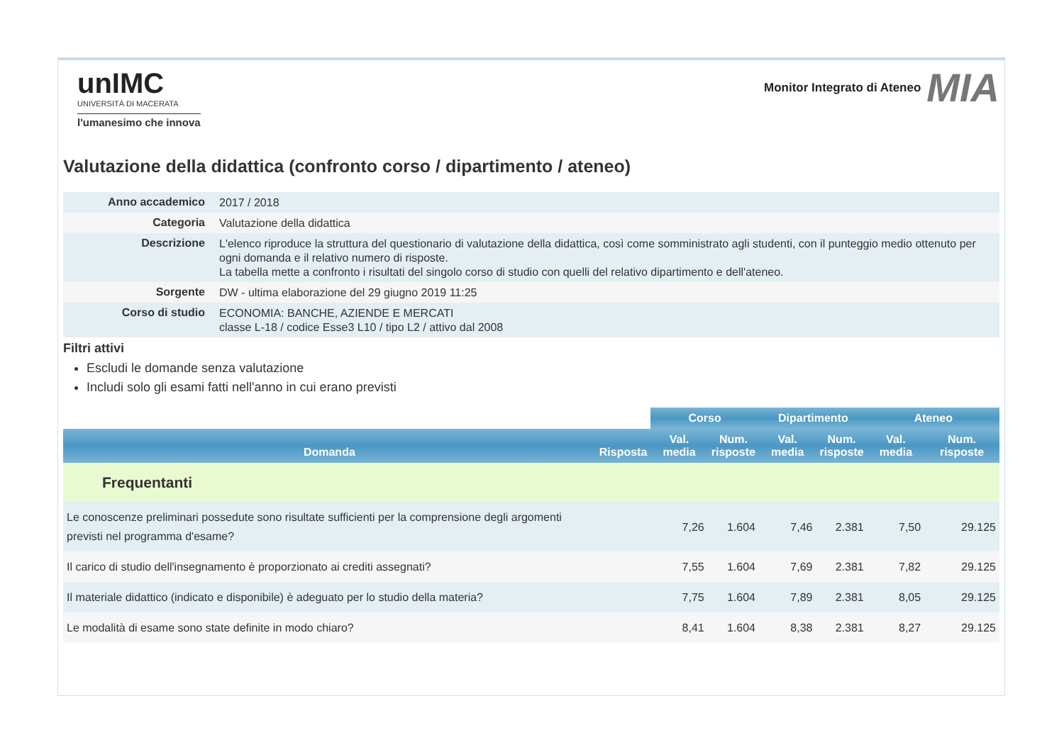unIMC
UNIVERSITÀ DI MACERATA
l'umanesimo che innova
Monitor Integrato di Ateneo MIA
Valutazione della didattica (confronto corso / dipartimento / ateneo)
| Anno accademico | 2017 / 2018 |
| Categoria | Valutazione della didattica |
| Descrizione | L'elenco riproduce la struttura del questionario di valutazione della didattica, così come somministrato agli studenti, con il punteggio medio ottenuto per ogni domanda e il relativo numero di risposte. La tabella mette a confronto i risultati del singolo corso di studio con quelli del relativo dipartimento e dell'ateneo. |
| Sorgente | DW - ultima elaborazione del 29 giugno 2019 11:25 |
| Corso di studio | ECONOMIA: BANCHE, AZIENDE E MERCATI classe L-18 / codice Esse3 L10 / tipo L2 / attivo dal 2008 |
Filtri attivi
Escludi le domande senza valutazione
Includi solo gli esami fatti nell'anno in cui erano previsti
| | | Corso | | Dipartimento | | Ateneo | |
| Domanda | Risposta | Val. media | Num. risposte | Val. media | Num. risposte | Val. media | Num. risposte |
| Frequentanti | | | | | | | |
| Le conoscenze preliminari possedute sono risultate sufficienti per la comprensione degli argomenti previsti nel programma d'esame? | | 7,26 | 1.604 | 7,46 | 2.381 | 7,50 | 29.125 |
| Il carico di studio dell'insegnamento è proporzionato ai crediti assegnati? | | 7,55 | 1.604 | 7,69 | 2.381 | 7,82 | 29.125 |
| Il materiale didattico (indicato e disponibile) è adeguato per lo studio della materia? | | 7,75 | 1.604 | 7,89 | 2.381 | 8,05 | 29.125 |
| Le modalità di esame sono state definite in modo chiaro? | | 8,41 | 1.604 | 8,38 | 2.381 | 8,27 | 29.125 |